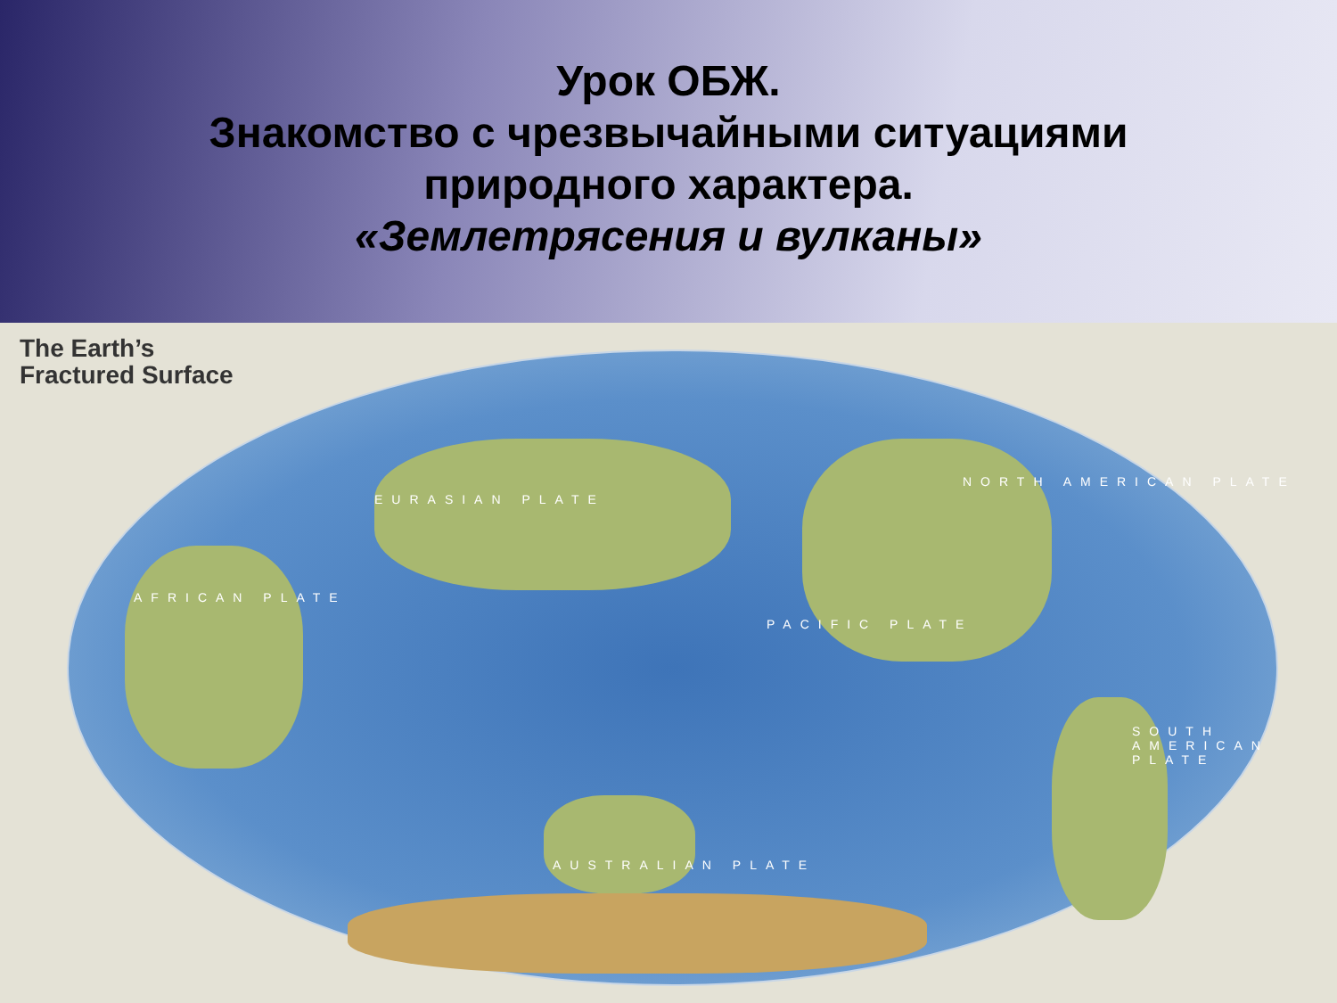Урок ОБЖ.
Знакомство с чрезвычайными ситуациями
природного характера.
«Землетрясения и вулканы»
The Earth’s Fractured Surface
EURASIAN PLATE
PACIFIC PLATE
AFRICAN PLATE
NORTH AMERICAN PLATE
SOUTH AMERICAN PLATE
AUSTRALIAN PLATE